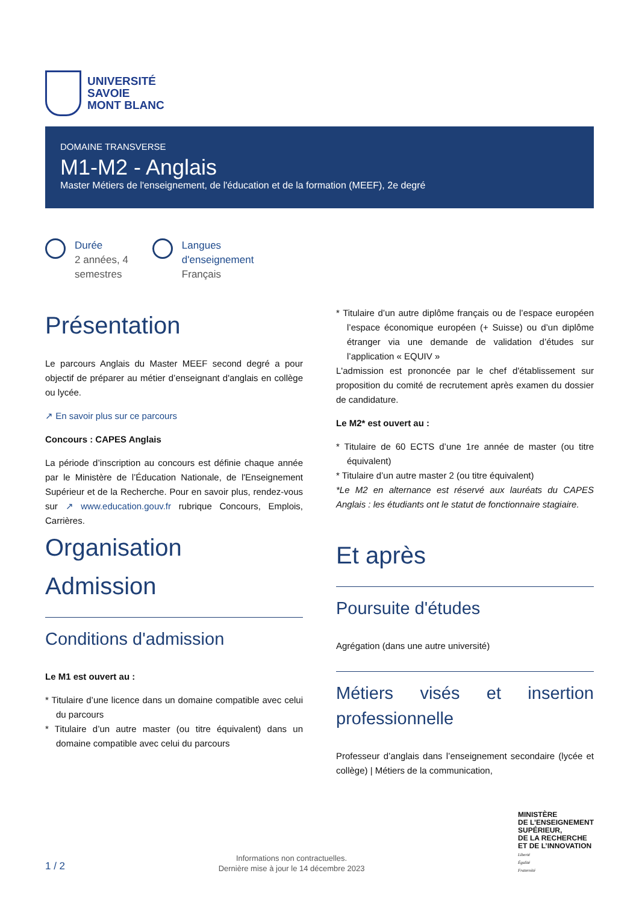UNIVERSITÉ
SAVOIE
MONT BLANC
DOMAINE TRANSVERSE
M1-M2 - Anglais
Master Métiers de l'enseignement, de l'éducation et de la formation (MEEF), 2e degré
Durée
2 années, 4
semestres
Langues
d'enseignement
Français
Présentation
Le parcours Anglais du Master MEEF second degré a pour objectif de préparer au métier d’enseignant d'anglais en collège ou lycée.
↗ En savoir plus sur ce parcours
Concours : CAPES Anglais
La période d’inscription au concours est définie chaque année par le Ministère de l’Éducation Nationale, de l'Enseignement Supérieur et de la Recherche. Pour en savoir plus, rendez-vous sur ↗ www.education.gouv.fr rubrique Concours, Emplois, Carrières.
Organisation
Admission
Conditions d'admission
Le M1 est ouvert au :
* Titulaire d’une licence dans un domaine compatible avec celui du parcours
* Titulaire d’un autre master (ou titre équivalent) dans un domaine compatible avec celui du parcours
* Titulaire d’un autre diplôme français ou de l’espace européen l’espace économique européen (+ Suisse) ou d’un diplôme étranger via une demande de validation d’études sur l’application « EQUIV »
L'admission est prononcée par le chef d'établissement sur proposition du comité de recrutement après examen du dossier de candidature.
Le M2* est ouvert au :
* Titulaire de 60 ECTS d’une 1re année de master (ou titre équivalent)
* Titulaire d’un autre master 2 (ou titre équivalent)
*Le M2 en alternance est réservé aux lauréats du CAPES Anglais : les étudiants ont le statut de fonctionnaire stagiaire.
Et après
Poursuite d'études
Agrégation (dans une autre université)
Métiers visés et insertion professionnelle
Professeur d’anglais dans l’enseignement secondaire (lycée et collège) | Métiers de la communication,
1 / 2
Informations non contractuelles.
Dernière mise à jour le 14 décembre 2023
MINISTÈRE
DE L’ENSEIGNEMENT
SUPÉRIEUR,
DE LA RECHERCHE
ET DE L’INNOVATION
Liberté
Égalité
Fraternité